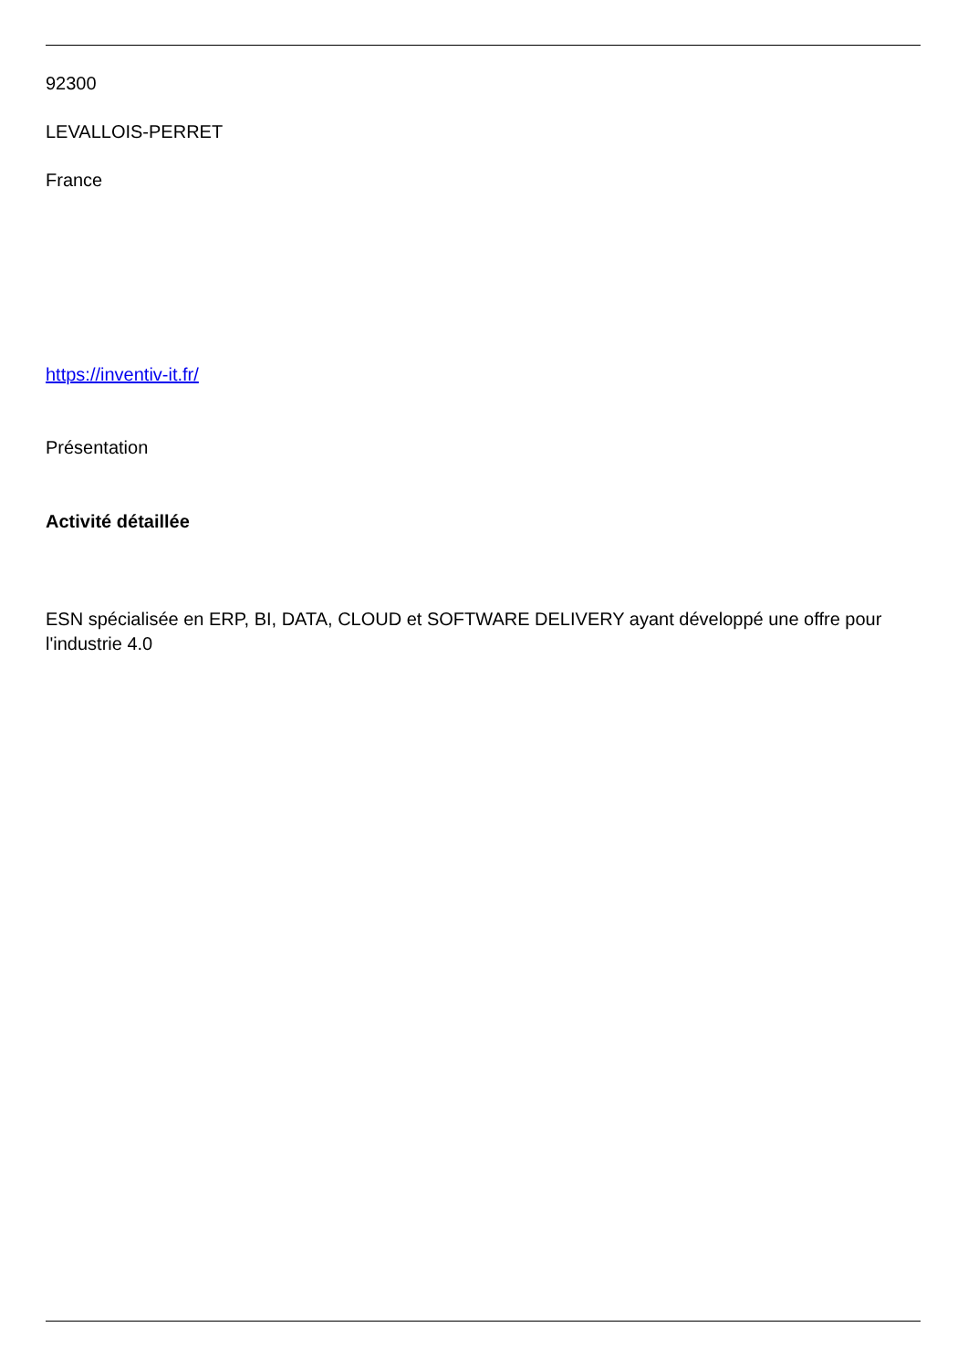92300
LEVALLOIS-PERRET
France
https://inventiv-it.fr/
Présentation
Activité détaillée
ESN spécialisée en ERP, BI, DATA, CLOUD et SOFTWARE DELIVERY ayant développé une offre pour l'industrie 4.0